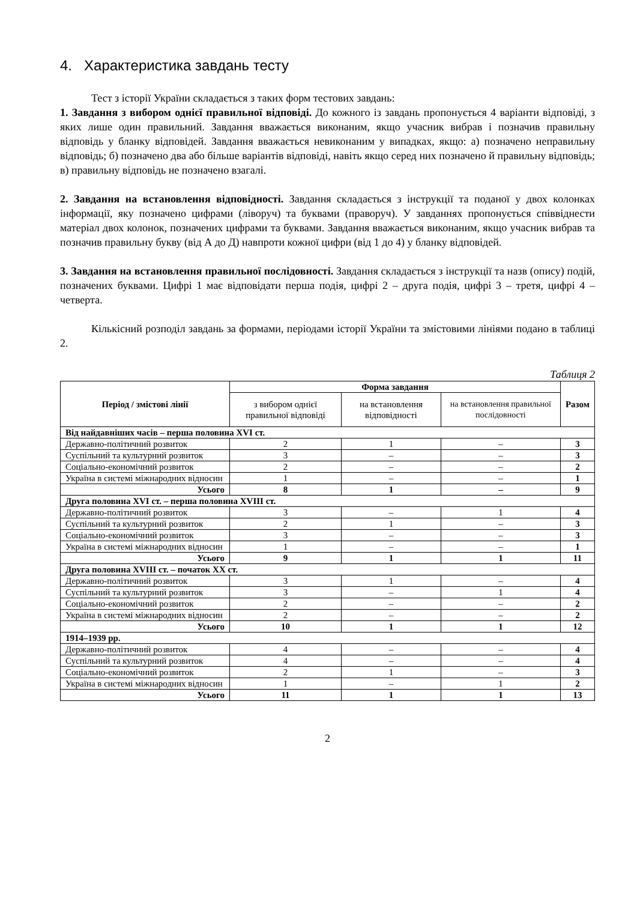4. Характеристика завдань тесту
Тест з історії України складається з таких форм тестових завдань:
1. Завдання з вибором однієї правильної відповіді. До кожного із завдань пропонується 4 варіанти відповіді, з яких лише один правильний. Завдання вважається виконаним, якщо учасник вибрав і позначив правильну відповідь у бланку відповідей. Завдання вважається невиконаним у випадках, якщо: а) позначено неправильну відповідь; б) позначено два або більше варіантів відповіді, навіть якщо серед них позначено й правильну відповідь; в) правильну відповідь не позначено взагалі.
2. Завдання на встановлення відповідності. Завдання складається з інструкції та поданої у двох колонках інформації, яку позначено цифрами (ліворуч) та буквами (праворуч). У завданнях пропонується співвіднести матеріал двох колонок, позначених цифрами та буквами. Завдання вважається виконаним, якщо учасник вибрав та позначив правильну букву (від А до Д) навпроти кожної цифри (від 1 до 4) у бланку відповідей.
3. Завдання на встановлення правильної послідовності. Завдання складається з інструкції та назв (опису) подій, позначених буквами. Цифрі 1 має відповідати перша подія, цифрі 2 – друга подія, цифрі 3 – третя, цифрі 4 – четверта.
Кількісний розподіл завдань за формами, періодами історії України та змістовими лініями подано в таблиці 2.
Таблиця 2
| Період / змістові лінії | Форма завдання | | | Разом |
| --- | --- | --- | --- | --- |
| | з вибором однієї правильної відповіді | на встановлення відповідності | на встановлення правильної послідовності | |
| Від найдавніших часів – перша половина XVI ст. | | | | |
| Державно-політичний розвиток | 2 | 1 | – | 3 |
| Суспільний та культурний розвиток | 3 | – | – | 3 |
| Соціально-економічний розвиток | 2 | – | – | 2 |
| Україна в системі міжнародних відносин | 1 | – | – | 1 |
| Усього | 8 | 1 | – | 9 |
| Друга половина XVI ст. – перша половина XVIII ст. | | | | |
| Державно-політичний розвиток | 3 | – | 1 | 4 |
| Суспільний та культурний розвиток | 2 | 1 | – | 3 |
| Соціально-економічний розвиток | 3 | – | – | 3 |
| Україна в системі міжнародних відносин | 1 | – | – | 1 |
| Усього | 9 | 1 | 1 | 11 |
| Друга половина XVIII ст. – початок XX ст. | | | | |
| Державно-політичний розвиток | 3 | 1 | – | 4 |
| Суспільний та культурний розвиток | 3 | – | 1 | 4 |
| Соціально-економічний розвиток | 2 | – | – | 2 |
| Україна в системі міжнародних відносин | 2 | – | – | 2 |
| Усього | 10 | 1 | 1 | 12 |
| 1914–1939 рр. | | | | |
| Державно-політичний розвиток | 4 | – | – | 4 |
| Суспільний та культурний розвиток | 4 | – | – | 4 |
| Соціально-економічний розвиток | 2 | 1 | – | 3 |
| Україна в системі міжнародних відносин | 1 | – | 1 | 2 |
| Усього | 11 | 1 | 1 | 13 |
2